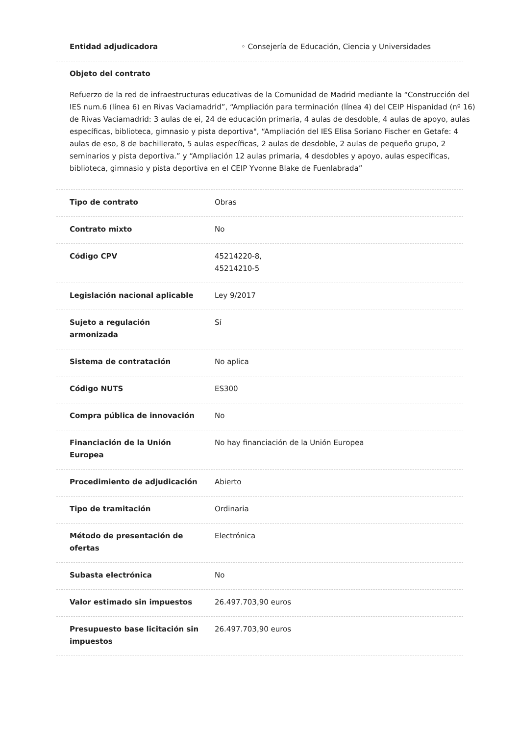Entidad adjudicadora ◦ Consejería de Educación, Ciencia y Universidades
Objeto del contrato
Refuerzo de la red de infraestructuras educativas de la Comunidad de Madrid mediante la “Construcción del IES num.6 (línea 6) en Rivas Vaciamadrid”, “Ampliación para terminación (línea 4) del CEIP Hispanidad (nº 16) de Rivas Vaciamadrid: 3 aulas de ei, 24 de educación primaria, 4 aulas de desdoble, 4 aulas de apoyo, aulas específicas, biblioteca, gimnasio y pista deportiva", “Ampliación del IES Elisa Soriano Fischer en Getafe: 4 aulas de eso, 8 de bachillerato, 5 aulas específicas, 2 aulas de desdoble, 2 aulas de pequeño grupo, 2 seminarios y pista deportiva.” y “Ampliación 12 aulas primaria, 4 desdobles y apoyo, aulas específicas, biblioteca, gimnasio y pista deportiva en el CEIP Yvonne Blake de Fuenlabrada”
Tipo de contrato Obras
Contrato mixto No
Código CPV 45214220-8,
45214210-5
Legislación nacional aplicable Ley 9/2017
Sujeto a regulación
armonizada
Sí
Sistema de contratación No aplica
Código NUTS ES300
Compra pública de innovación No
Financiación de la Unión
Europea
No hay financiación de la Unión Europea
Procedimiento de adjudicación Abierto
Tipo de tramitación Ordinaria
Método de presentación de
ofertas
Electrónica
Subasta electrónica No
Valor estimado sin impuestos 26.497.703,90 euros
Presupuesto base licitación sin
impuestos
26.497.703,90 euros